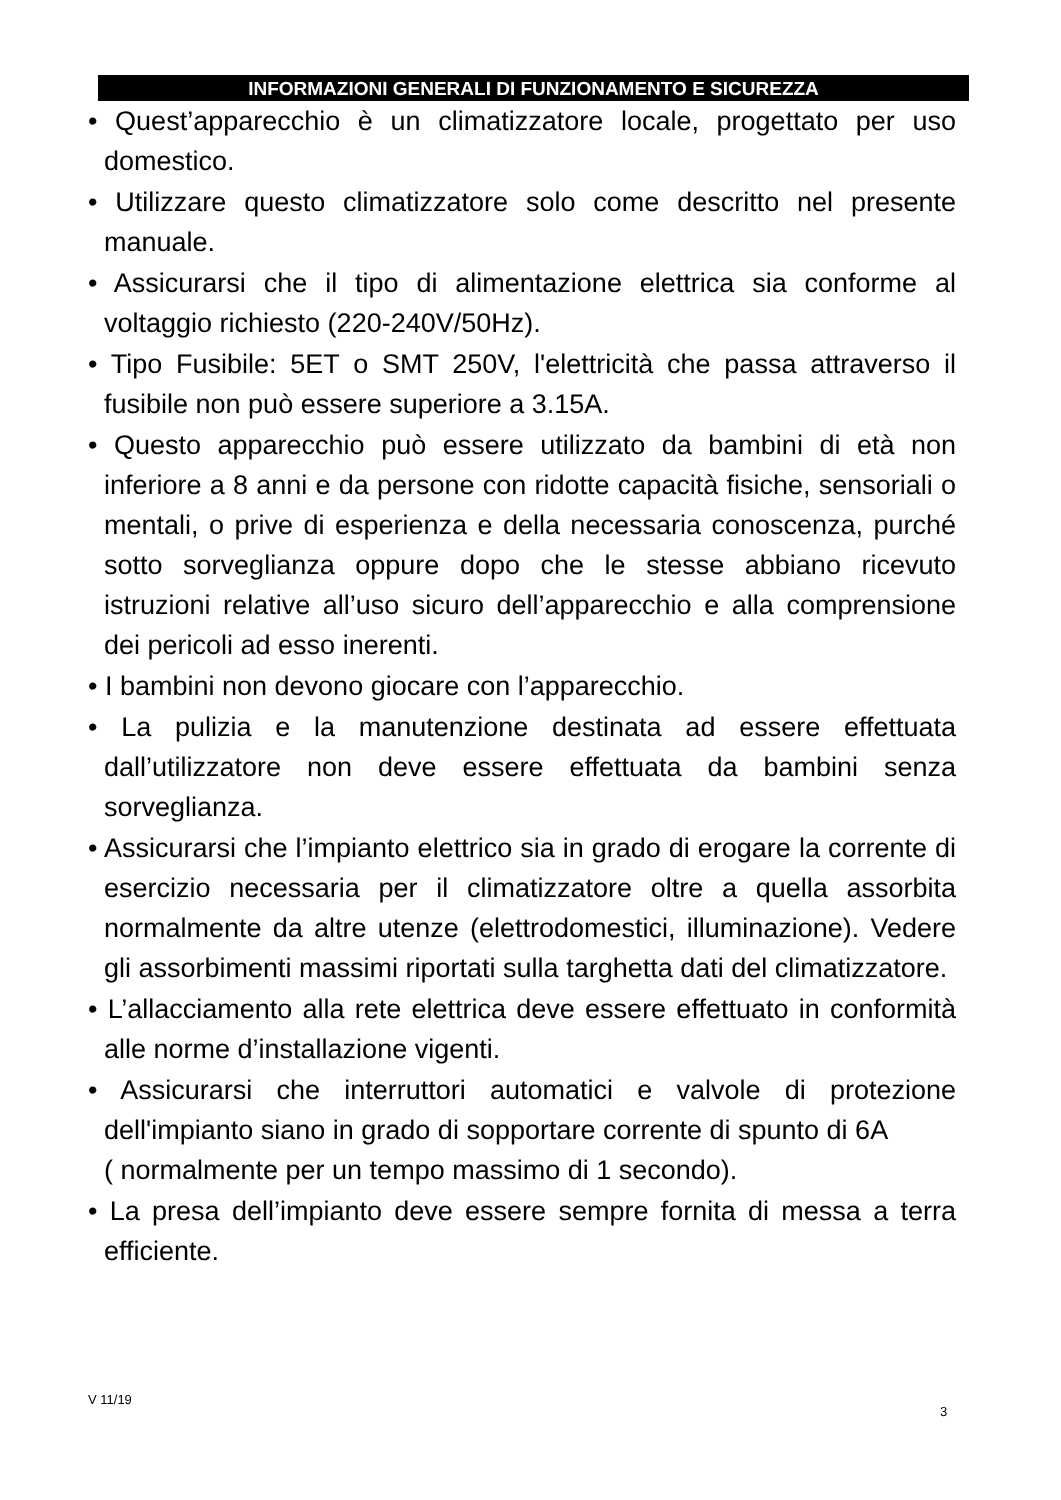INFORMAZIONI GENERALI DI FUNZIONAMENTO E SICUREZZA
• Quest’apparecchio è un climatizzatore locale, progettato per uso domestico.
• Utilizzare questo climatizzatore solo come descritto nel presente manuale.
• Assicurarsi che il tipo di alimentazione elettrica sia conforme al voltaggio richiesto (220-240V/50Hz).
• Tipo Fusibile: 5ET o SMT 250V, l'elettricità che passa attraverso il fusibile non può essere superiore a 3.15A.
• Questo apparecchio può essere utilizzato da bambini di età non inferiore a 8 anni e da persone con ridotte capacità fisiche, sensoriali o mentali, o prive di esperienza e della necessaria conoscenza, purché sotto sorveglianza oppure dopo che le stesse abbiano ricevuto istruzioni relative all’uso sicuro dell’apparecchio e alla comprensione dei pericoli ad esso inerenti.
• I bambini non devono giocare con l’apparecchio.
• La pulizia e la manutenzione destinata ad essere effettuata dall’utilizzatore non deve essere effettuata da bambini senza sorveglianza.
• Assicurarsi che l’impianto elettrico sia in grado di erogare la corrente di esercizio necessaria per il climatizzatore oltre a quella assorbita normalmente da altre utenze (elettrodomestici, illuminazione). Vedere gli assorbimenti massimi riportati sulla targhetta dati del climatizzatore.
• L’allacciamento alla rete elettrica deve essere effettuato in conformità alle norme d’installazione vigenti.
• Assicurarsi che interruttori automatici e valvole di protezione dell'impianto siano in grado di sopportare corrente di spunto di 6A
( normalmente per un tempo massimo di 1 secondo).
• La presa dell’impianto deve essere sempre fornita di messa a terra efficiente.
V 11/19
3